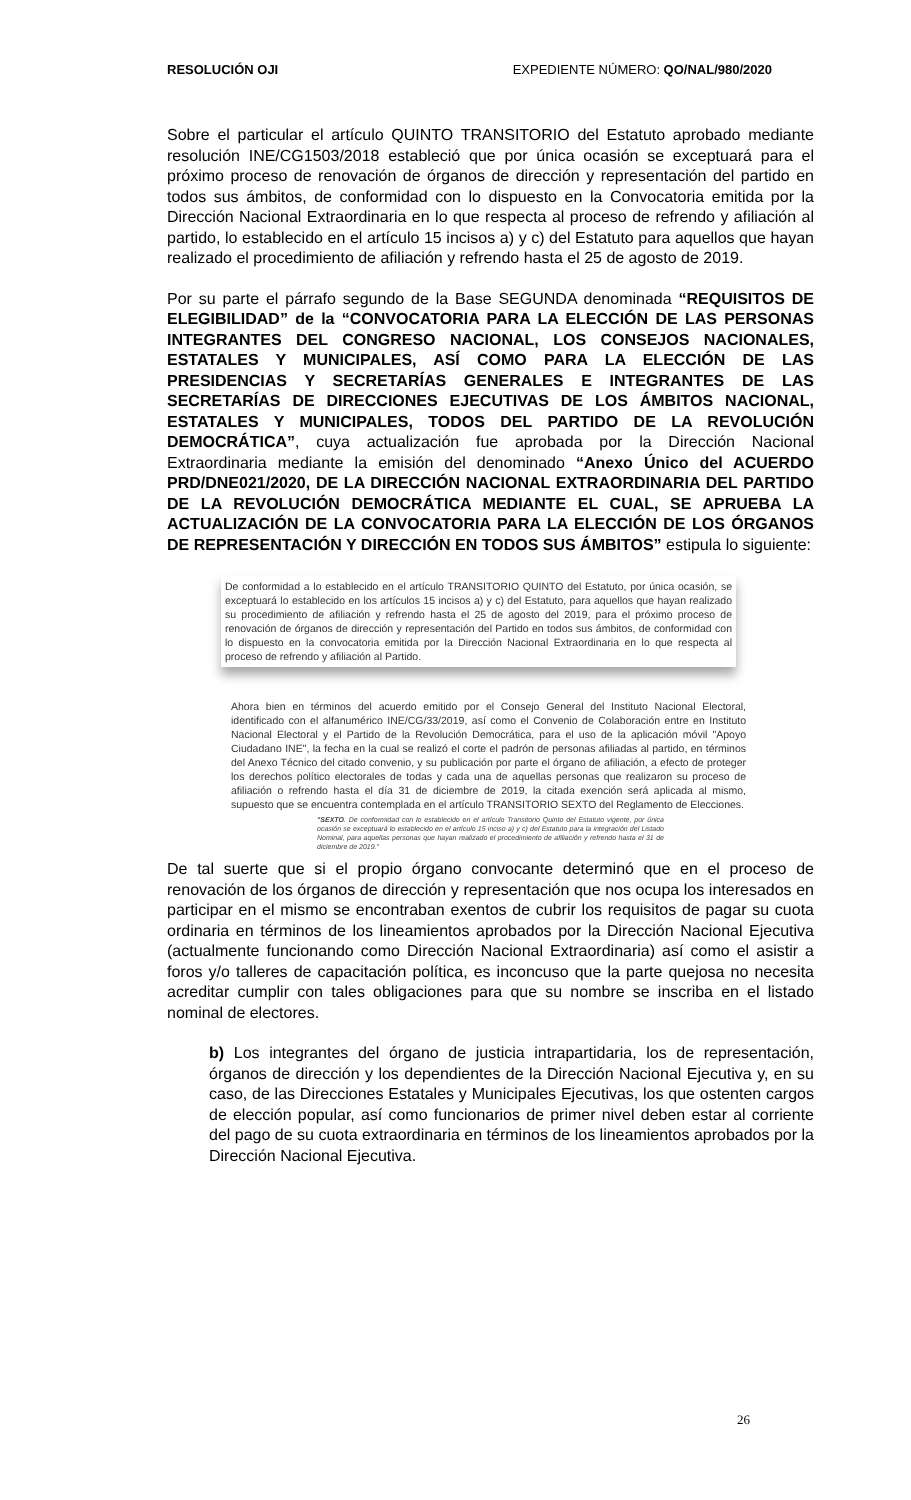RESOLUCIÓN OJI EXPEDIENTE NÚMERO: QO/NAL/980/2020
Sobre el particular el artículo QUINTO TRANSITORIO del Estatuto aprobado mediante resolución INE/CG1503/2018 estableció que por única ocasión se exceptuará para el próximo proceso de renovación de órganos de dirección y representación del partido en todos sus ámbitos, de conformidad con lo dispuesto en la Convocatoria emitida por la Dirección Nacional Extraordinaria en lo que respecta al proceso de refrendo y afiliación al partido, lo establecido en el artículo 15 incisos a) y c) del Estatuto para aquellos que hayan realizado el procedimiento de afiliación y refrendo hasta el 25 de agosto de 2019.
Por su parte el párrafo segundo de la Base SEGUNDA denominada “REQUISITOS DE ELEGIBILIDAD” de la “CONVOCATORIA PARA LA ELECCIÓN DE LAS PERSONAS INTEGRANTES DEL CONGRESO NACIONAL, LOS CONSEJOS NACIONALES, ESTATALES Y MUNICIPALES, ASÍ COMO PARA LA ELECCIÓN DE LAS PRESIDENCIAS Y SECRETARÍAS GENERALES E INTEGRANTES DE LAS SECRETARÍAS DE DIRECCIONES EJECUTIVAS DE LOS ÁMBITOS NACIONAL, ESTATALES Y MUNICIPALES, TODOS DEL PARTIDO DE LA REVOLUCIÓN DEMOCRÁTICA”, cuya actualización fue aprobada por la Dirección Nacional Extraordinaria mediante la emisión del denominado “Anexo Único del ACUERDO PRD/DNE021/2020, DE LA DIRECCIÓN NACIONAL EXTRAORDINARIA DEL PARTIDO DE LA REVOLUCIÓN DEMOCRÁTICA MEDIANTE EL CUAL, SE APRUEBA LA ACTUALIZACIÓN DE LA CONVOCATORIA PARA LA ELECCIÓN DE LOS ÓRGANOS DE REPRESENTACIÓN Y DIRECCIÓN EN TODOS SUS ÁMBITOS” estipula lo siguiente:
De conformidad a lo establecido en el artículo TRANSITORIO QUINTO del Estatuto, por única ocasión, se exceptuará lo establecido en los artículos 15 incisos a) y c) del Estatuto, para aquellos que hayan realizado su procedimiento de afiliación y refrendo hasta el 25 de agosto del 2019, para el próximo proceso de renovación de órganos de dirección y representación del Partido en todos sus ámbitos, de conformidad con lo dispuesto en la convocatoria emitida por la Dirección Nacional Extraordinaria en lo que respecta al proceso de refrendo y afiliación al Partido.
Ahora bien en términos del acuerdo emitido por el Consejo General del Instituto Nacional Electoral, identificado con el alfanumérico INE/CG/33/2019, así como el Convenio de Colaboración entre en Instituto Nacional Electoral y el Partido de la Revolución Democrática, para el uso de la aplicación móvil "Apoyo Ciudadano INE", la fecha en la cual se realizó el corte el padrón de personas afiliadas al partido, en términos del Anexo Técnico del citado convenio, y su publicación por parte el órgano de afiliación, a efecto de proteger los derechos político electorales de todas y cada una de aquellas personas que realizaron su proceso de afiliación o refrendo hasta el día 31 de diciembre de 2019, la citada exención será aplicada al mismo, supuesto que se encuentra contemplada en el artículo TRANSITORIO SEXTO del Reglamento de Elecciones.
"SEXTO. De conformidad con lo establecido en el artículo Transitorio Quinto del Estatuto vigente, por única ocasión se exceptuará lo establecido en el artículo 15 inciso a) y c) del Estatuto para la integración del Listado Nominal, para aquellas personas que hayan realizado el procedimiento de afiliación y refrendo hasta el 31 de diciembre de 2019."
De tal suerte que si el propio órgano convocante determinó que en el proceso de renovación de los órganos de dirección y representación que nos ocupa los interesados en participar en el mismo se encontraban exentos de cubrir los requisitos de pagar su cuota ordinaria en términos de los lineamientos aprobados por la Dirección Nacional Ejecutiva (actualmente funcionando como Dirección Nacional Extraordinaria) así como el asistir a foros y/o talleres de capacitación política, es inconcuso que la parte quejosa no necesita acreditar cumplir con tales obligaciones para que su nombre se inscriba en el listado nominal de electores.
b) Los integrantes del órgano de justicia intrapartidaria, los de representación, órganos de dirección y los dependientes de la Dirección Nacional Ejecutiva y, en su caso, de las Direcciones Estatales y Municipales Ejecutivas, los que ostenten cargos de elección popular, así como funcionarios de primer nivel deben estar al corriente del pago de su cuota extraordinaria en términos de los lineamientos aprobados por la Dirección Nacional Ejecutiva.
26